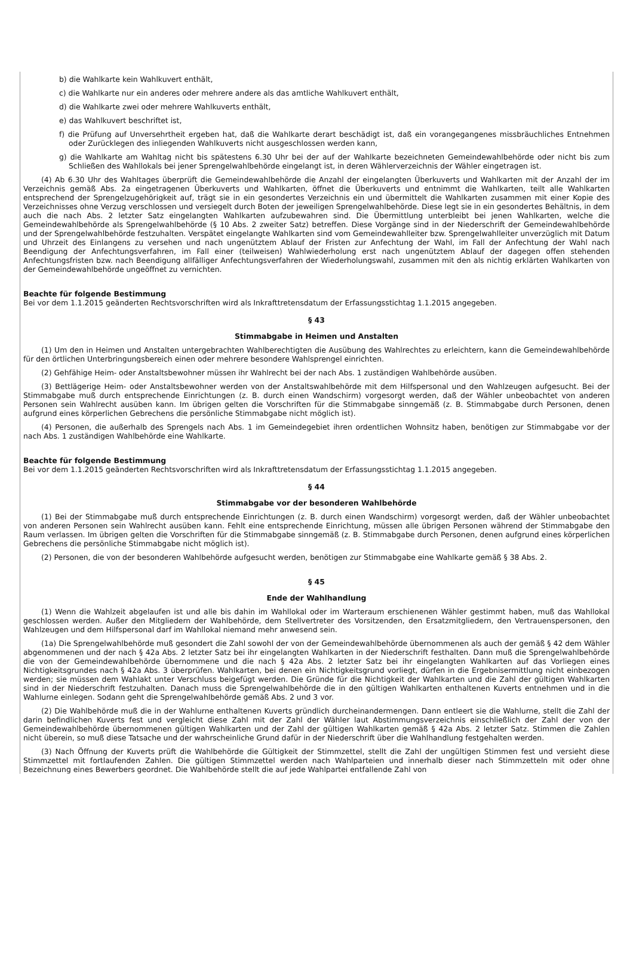b) die Wahlkarte kein Wahlkuvert enthält,
c) die Wahlkarte nur ein anderes oder mehrere andere als das amtliche Wahlkuvert enthält,
d) die Wahlkarte zwei oder mehrere Wahlkuverts enthält,
e) das Wahlkuvert beschriftet ist,
f) die Prüfung auf Unversehrtheit ergeben hat, daß die Wahlkarte derart beschädigt ist, daß ein vorangegangenes missbräuchliches Entnehmen oder Zurücklegen des inliegenden Wahlkuverts nicht ausgeschlossen werden kann,
g) die Wahlkarte am Wahltag nicht bis spätestens 6.30 Uhr bei der auf der Wahlkarte bezeichneten Gemeindewahlbehörde oder nicht bis zum Schließen des Wahllokals bei jener Sprengelwahlbehörde eingelangt ist, in deren Wählerverzeichnis der Wähler eingetragen ist.
(4) Ab 6.30 Uhr des Wahltages überprüft die Gemeindewahlbehörde die Anzahl der eingelangten Überkuverts und Wahlkarten mit der Anzahl der im Verzeichnis gemäß Abs. 2a eingetragenen Überkuverts und Wahlkarten, öffnet die Überkuverts und entnimmt die Wahlkarten, teilt alle Wahlkarten entsprechend der Sprengelzugehörigkeit auf, trägt sie in ein gesondertes Verzeichnis ein und übermittelt die Wahlkarten zusammen mit einer Kopie des Verzeichnisses ohne Verzug verschlossen und versiegelt durch Boten der jeweiligen Sprengelwahlbehörde. Diese legt sie in ein gesondertes Behältnis, in dem auch die nach Abs. 2 letzter Satz eingelangten Wahlkarten aufzubewahren sind. Die Übermittlung unterbleibt bei jenen Wahlkarten, welche die Gemeindewahlbehörde als Sprengelwahlbehörde (§ 10 Abs. 2 zweiter Satz) betreffen. Diese Vorgänge sind in der Niederschrift der Gemeindewahlbehörde und der Sprengelwahlbehörde festzuhalten. Verspätet eingelangte Wahlkarten sind vom Gemeindewahlleiter bzw. Sprengelwahlleiter unverzüglich mit Datum und Uhrzeit des Einlangens zu versehen und nach ungenütztem Ablauf der Fristen zur Anfechtung der Wahl, im Fall der Anfechtung der Wahl nach Beendigung der Anfechtungsverfahren, im Fall einer (teilweisen) Wahlwiederholung erst nach ungenütztem Ablauf der dagegen offen stehenden Anfechtungsfristen bzw. nach Beendigung allfälliger Anfechtungsverfahren der Wiederholungswahl, zusammen mit den als nichtig erklärten Wahlkarten von der Gemeindewahlbehörde ungeöffnet zu vernichten.
Beachte für folgende Bestimmung
Bei vor dem 1.1.2015 geänderten Rechtsvorschriften wird als Inkrafttretensdatum der Erfassungsstichtag 1.1.2015 angegeben.
§ 43
Stimmabgabe in Heimen und Anstalten
(1) Um den in Heimen und Anstalten untergebrachten Wahlberechtigten die Ausübung des Wahlrechtes zu erleichtern, kann die Gemeindewahlbehörde für den örtlichen Unterbringungsbereich einen oder mehrere besondere Wahlsprengel einrichten.
(2) Gehfähige Heim- oder Anstaltsbewohner müssen ihr Wahlrecht bei der nach Abs. 1 zuständigen Wahlbehörde ausüben.
(3) Bettlägerige Heim- oder Anstaltsbewohner werden von der Anstaltswahlbehörde mit dem Hilfspersonal und den Wahlzeugen aufgesucht. Bei der Stimmabgabe muß durch entsprechende Einrichtungen (z. B. durch einen Wandschirm) vorgesorgt werden, daß der Wähler unbeobachtet von anderen Personen sein Wahlrecht ausüben kann. Im übrigen gelten die Vorschriften für die Stimmabgabe sinngemäß (z. B. Stimmabgabe durch Personen, denen aufgrund eines körperlichen Gebrechens die persönliche Stimmabgabe nicht möglich ist).
(4) Personen, die außerhalb des Sprengels nach Abs. 1 im Gemeindegebiet ihren ordentlichen Wohnsitz haben, benötigen zur Stimmabgabe vor der nach Abs. 1 zuständigen Wahlbehörde eine Wahlkarte.
Beachte für folgende Bestimmung
Bei vor dem 1.1.2015 geänderten Rechtsvorschriften wird als Inkrafttretensdatum der Erfassungsstichtag 1.1.2015 angegeben.
§ 44
Stimmabgabe vor der besonderen Wahlbehörde
(1) Bei der Stimmabgabe muß durch entsprechende Einrichtungen (z. B. durch einen Wandschirm) vorgesorgt werden, daß der Wähler unbeobachtet von anderen Personen sein Wahlrecht ausüben kann. Fehlt eine entsprechende Einrichtung, müssen alle übrigen Personen während der Stimmabgabe den Raum verlassen. Im übrigen gelten die Vorschriften für die Stimmabgabe sinngemäß (z. B. Stimmabgabe durch Personen, denen aufgrund eines körperlichen Gebrechens die persönliche Stimmabgabe nicht möglich ist).
(2) Personen, die von der besonderen Wahlbehörde aufgesucht werden, benötigen zur Stimmabgabe eine Wahlkarte gemäß § 38 Abs. 2.
§ 45
Ende der Wahlhandlung
(1) Wenn die Wahlzeit abgelaufen ist und alle bis dahin im Wahllokal oder im Warteraum erschienenen Wähler gestimmt haben, muß das Wahllokal geschlossen werden. Außer den Mitgliedern der Wahlbehörde, dem Stellvertreter des Vorsitzenden, den Ersatzmitgliedern, den Vertrauenspersonen, den Wahlzeugen und dem Hilfspersonal darf im Wahllokal niemand mehr anwesend sein.
(1a) Die Sprengelwahlbehörde muß gesondert die Zahl sowohl der von der Gemeindewahlbehörde übernommenen als auch der gemäß § 42 dem Wähler abgenommenen und der nach § 42a Abs. 2 letzter Satz bei ihr eingelangten Wahlkarten in der Niederschrift festhalten. Dann muß die Sprengelwahlbehörde die von der Gemeindewahlbehörde übernommene und die nach § 42a Abs. 2 letzter Satz bei ihr eingelangten Wahlkarten auf das Vorliegen eines Nichtigkeitsgrundes nach § 42a Abs. 3 überprüfen. Wahlkarten, bei denen ein Nichtigkeitsgrund vorliegt, dürfen in die Ergebnisermittlung nicht einbezogen werden; sie müssen dem Wahlakt unter Verschluss beigefügt werden. Die Gründe für die Nichtigkeit der Wahlkarten und die Zahl der gültigen Wahlkarten sind in der Niederschrift festzuhalten. Danach muss die Sprengelwahlbehörde die in den gültigen Wahlkarten enthaltenen Kuverts entnehmen und in die Wahlurne einlegen. Sodann geht die Sprengelwahlbehörde gemäß Abs. 2 und 3 vor.
(2) Die Wahlbehörde muß die in der Wahlurne enthaltenen Kuverts gründlich durcheinandermengen. Dann entleert sie die Wahlurne, stellt die Zahl der darin befindlichen Kuverts fest und vergleicht diese Zahl mit der Zahl der Wähler laut Abstimmungsverzeichnis einschließlich der Zahl der von der Gemeindewahlbehörde übernommenen gültigen Wahlkarten und der Zahl der gültigen Wahlkarten gemäß § 42a Abs. 2 letzter Satz. Stimmen die Zahlen nicht überein, so muß diese Tatsache und der wahrscheinliche Grund dafür in der Niederschrift über die Wahlhandlung festgehalten werden.
(3) Nach Öffnung der Kuverts prüft die Wahlbehörde die Gültigkeit der Stimmzettel, stellt die Zahl der ungültigen Stimmen fest und versieht diese Stimmzettel mit fortlaufenden Zahlen. Die gültigen Stimmzettel werden nach Wahlparteien und innerhalb dieser nach Stimmzetteln mit oder ohne Bezeichnung eines Bewerbers geordnet. Die Wahlbehörde stellt die auf jede Wahlpartei entfallende Zahl von